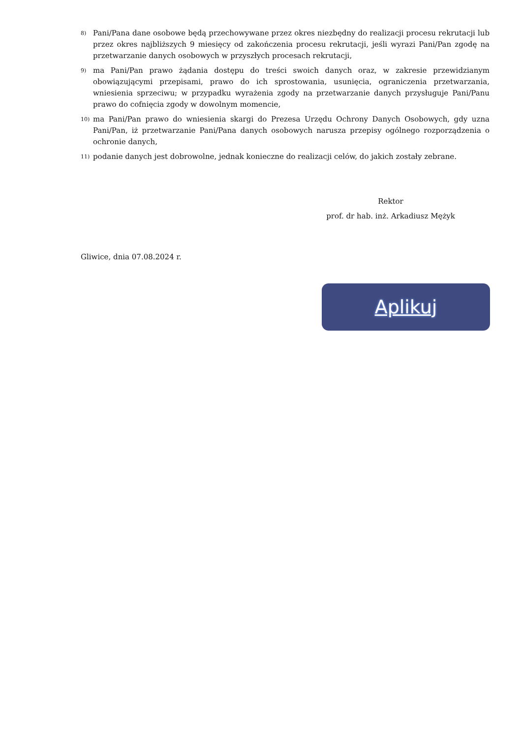8) Pani/Pana dane osobowe będą przechowywane przez okres niezbędny do realizacji procesu rekrutacji lub przez okres najbliższych 9 miesięcy od zakończenia procesu rekrutacji, jeśli wyrazi Pani/Pan zgodę na przetwarzanie danych osobowych w przyszłych procesach rekrutacji,
9) ma Pani/Pan prawo żądania dostępu do treści swoich danych oraz, w zakresie przewidzianym obowiązującymi przepisami, prawo do ich sprostowania, usunięcia, ograniczenia przetwarzania, wniesienia sprzeciwu; w przypadku wyrażenia zgody na przetwarzanie danych przysługuje Pani/Panu prawo do cofnięcia zgody w dowolnym momencie,
10) ma Pani/Pan prawo do wniesienia skargi do Prezesa Urzędu Ochrony Danych Osobowych, gdy uzna Pani/Pan, iż przetwarzanie Pani/Pana danych osobowych narusza przepisy ogólnego rozporządzenia o ochronie danych,
11) podanie danych jest dobrowolne, jednak konieczne do realizacji celów, do jakich zostały zebrane.
Rektor
prof. dr hab. inż. Arkadiusz Mężyk
Gliwice, dnia 07.08.2024 r.
Aplikuj